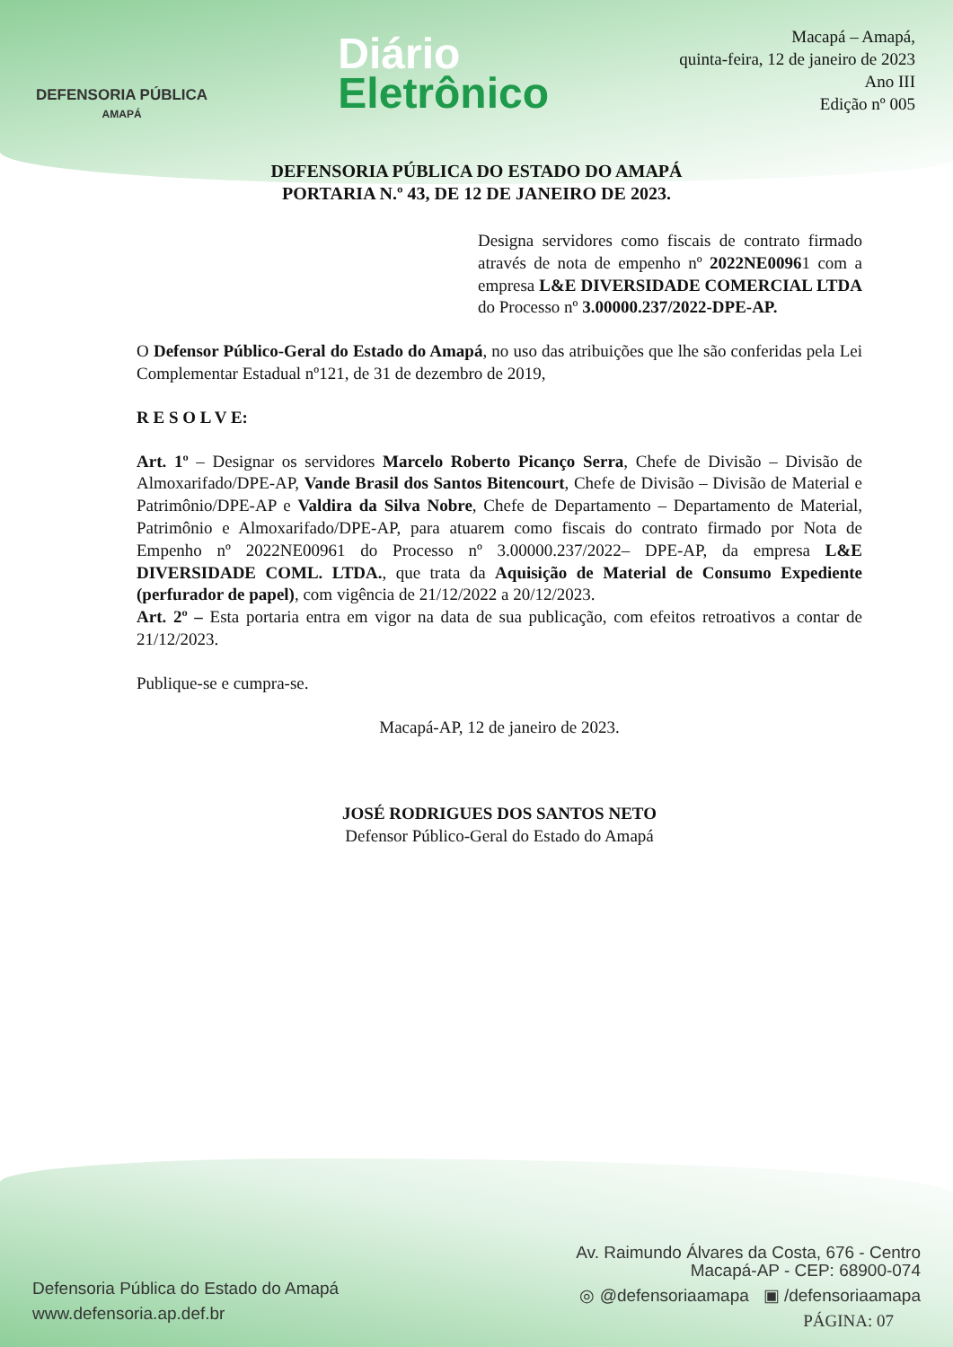DEFENSORIA PÚBLICA
AMAPÁ
Diário
Eletrônico
Macapá – Amapá,
quinta-feira, 12 de janeiro de 2023
Ano III
Edição nº 005
DEFENSORIA PÚBLICA DO ESTADO DO AMAPÁ
PORTARIA N.º 43, DE 12 DE JANEIRO DE 2023.
Designa servidores como fiscais de contrato firmado através de nota de empenho nº 2022NE00961 com a empresa L&E DIVERSIDADE COMERCIAL LTDA do Processo nº 3.00000.237/2022-DPE-AP.
O Defensor Público-Geral do Estado do Amapá, no uso das atribuições que lhe são conferidas pela Lei Complementar Estadual nº121, de 31 de dezembro de 2019,
R E S O L V E:
Art. 1º – Designar os servidores Marcelo Roberto Picanço Serra, Chefe de Divisão – Divisão de Almoxarifado/DPE-AP, Vande Brasil dos Santos Bitencourt, Chefe de Divisão – Divisão de Material e Patrimônio/DPE-AP e Valdira da Silva Nobre, Chefe de Departamento – Departamento de Material, Patrimônio e Almoxarifado/DPE-AP, para atuarem como fiscais do contrato firmado por Nota de Empenho nº 2022NE00961 do Processo nº 3.00000.237/2022– DPE-AP, da empresa L&E DIVERSIDADE COML. LTDA., que trata da Aquisição de Material de Consumo Expediente (perfurador de papel), com vigência de 21/12/2022 a 20/12/2023.
Art. 2º – Esta portaria entra em vigor na data de sua publicação, com efeitos retroativos a contar de 21/12/2023.
Publique-se e cumpra-se.
Macapá-AP, 12 de janeiro de 2023.
JOSÉ RODRIGUES DOS SANTOS NETO
Defensor Público-Geral do Estado do Amapá
Defensoria Pública do Estado do Amapá
www.defensoria.ap.def.br
Av. Raimundo Álvares da Costa, 676 - Centro
Macapá-AP - CEP: 68900-074
◎ @defensoriaamapa ▣ /defensoriaamapa
PÁGINA: 07